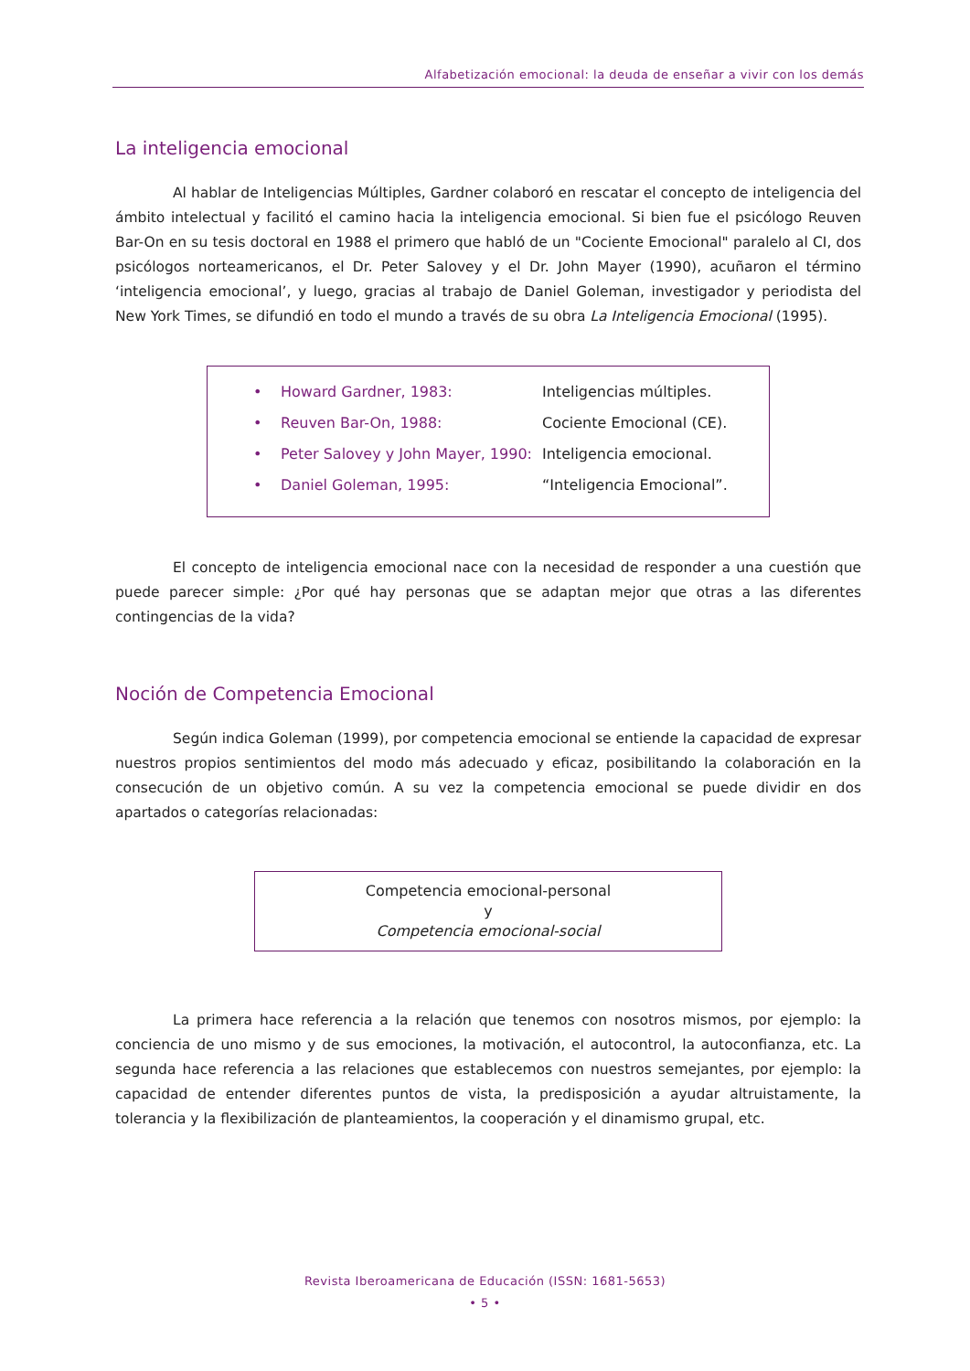Alfabetización emocional: la deuda de enseñar a vivir con los demás
La inteligencia emocional
Al hablar de Inteligencias Múltiples, Gardner colaboró en rescatar el concepto de inteligencia del ámbito intelectual y facilitó el camino hacia la inteligencia emocional. Si bien fue el psicólogo Reuven Bar-On en su tesis doctoral en 1988 el primero que habló de un "Cociente Emocional" paralelo al CI, dos psicólogos norteamericanos, el Dr. Peter Salovey y el Dr. John Mayer (1990), acuñaron el término ‘inteligencia emocional’, y luego, gracias al trabajo de Daniel Goleman, investigador y periodista del New York Times, se difundió en todo el mundo a través de su obra La Inteligencia Emocional (1995).
| • | Howard Gardner, 1983: | Inteligencias múltiples. |
| • | Reuven Bar-On, 1988: | Cociente Emocional (CE). |
| • | Peter Salovey y John Mayer, 1990: | Inteligencia emocional. |
| • | Daniel Goleman, 1995: | “Inteligencia Emocional”. |
El concepto de inteligencia emocional nace con la necesidad de responder a una cuestión que puede parecer simple: ¿Por qué hay personas que se adaptan mejor que otras a las diferentes contingencias de la vida?
Noción de Competencia Emocional
Según indica Goleman (1999), por competencia emocional se entiende la capacidad de expresar nuestros propios sentimientos del modo más adecuado y eficaz, posibilitando la colaboración en la consecución de un objetivo común. A su vez la competencia emocional se puede dividir en dos apartados o categorías relacionadas:
Competencia emocional-personal
y
Competencia emocional-social
La primera hace referencia a la relación que tenemos con nosotros mismos, por ejemplo: la conciencia de uno mismo y de sus emociones, la motivación, el autocontrol, la autoconfianza, etc. La segunda hace referencia a las relaciones que establecemos con nuestros semejantes, por ejemplo: la capacidad de entender diferentes puntos de vista, la predisposición a ayudar altruistamente, la tolerancia y la flexibilización de planteamientos, la cooperación y el dinamismo grupal, etc.
Revista Iberoamericana de Educación (ISSN: 1681-5653)
• 5 •